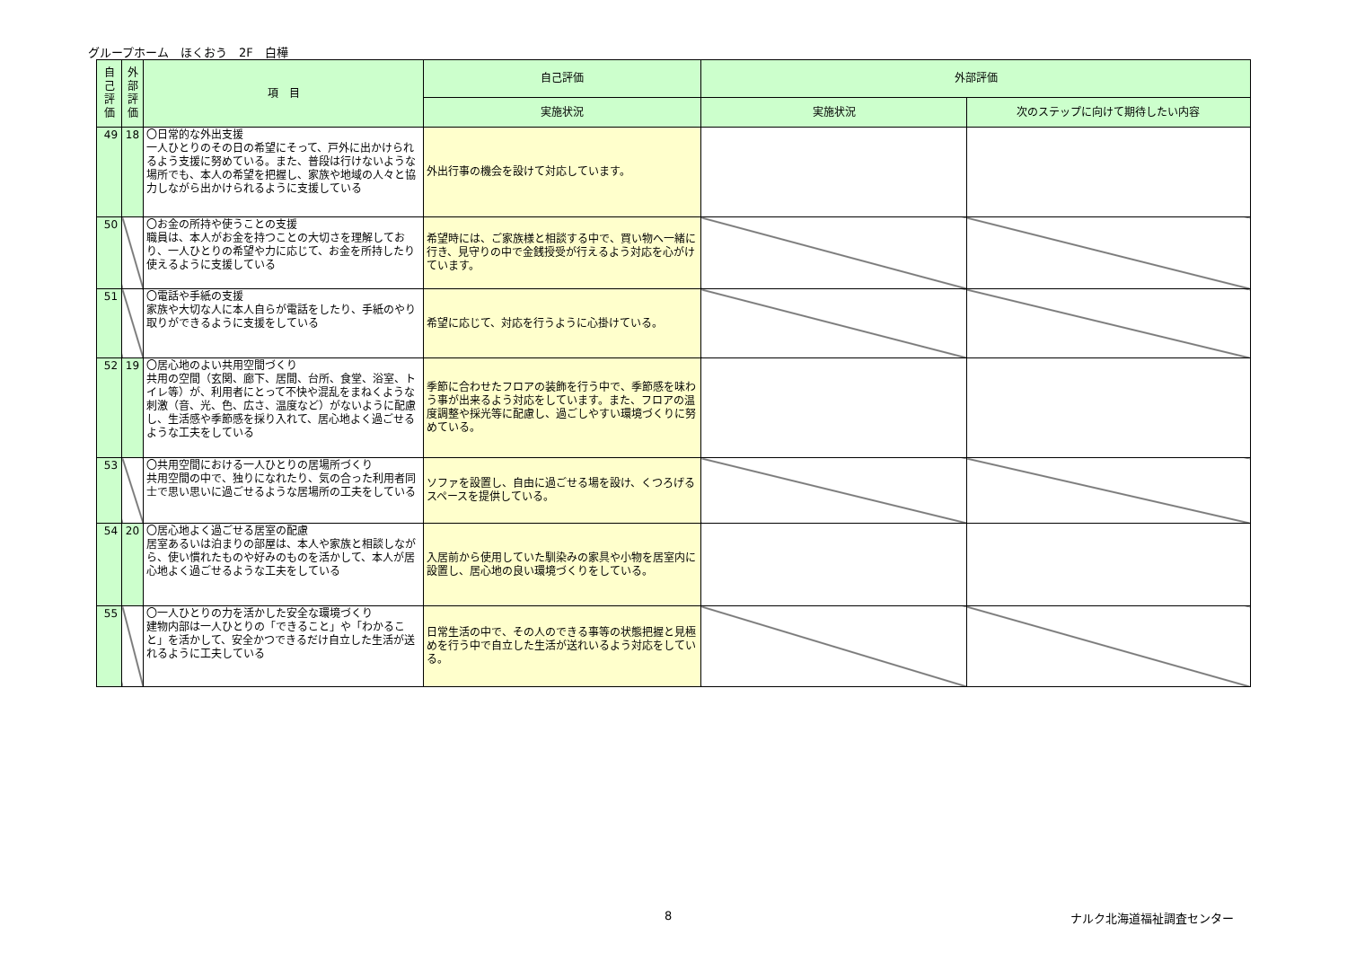グループホーム　ほくおう　2F　白樺
| 自己評価 | 外部評価 | 項 目 | 自己評価 | 外部評価 | |
| --- | --- | --- | --- | --- | --- |
| | | | 実施状況 | 実施状況 | 次のステップに向けて期待したい内容 |
| 49 | 18 | 〇日常的な外出支援 一人ひとりのその日の希望にそって、戸外に出かけられるよう支援に努めている。また、普段は行けないような場所でも、本人の希望を把握し、家族や地域の人々と協力しながら出かけられるように支援している | 外出行事の機会を設けて対応しています。 | | |
| 50 | | 〇お金の所持や使うことの支援 職員は、本人がお金を持つことの大切さを理解しており、一人ひとりの希望や力に応じて、お金を所持したり使えるように支援している | 希望時には、ご家族様と相談する中で、買い物へ一緒に行き、見守りの中で金銭授受が行えるよう対応を心がけています。 | | |
| 51 | | 〇電話や手紙の支援 家族や大切な人に本人自らが電話をしたり、手紙のやり取りができるように支援をしている | 希望に応じて、対応を行うように心掛けている。 | | |
| 52 | 19 | 〇居心地のよい共用空間づくり 共用の空間（玄関、廊下、居間、台所、食堂、浴室、トイレ等）が、利用者にとって不快や混乱をまねくような刺激（音、光、色、広さ、温度など）がないように配慮し、生活感や季節感を採り入れて、居心地よく過ごせるような工夫をしている | 季節に合わせたフロアの装飾を行う中で、季節感を味わう事が出来るよう対応をしています。また、フロアの温度調整や採光等に配慮し、過ごしやすい環境づくりに努めている。 | | |
| 53 | | 〇共用空間における一人ひとりの居場所づくり 共用空間の中で、独りになれたり、気の合った利用者同士で思い思いに過ごせるような居場所の工夫をしている | ソファを設置し、自由に過ごせる場を設け、くつろげるスペースを提供している。 | | |
| 54 | 20 | 〇居心地よく過ごせる居室の配慮 居室あるいは泊まりの部屋は、本人や家族と相談しながら、使い慣れたものや好みのものを活かして、本人が居心地よく過ごせるような工夫をしている | 入居前から使用していた馴染みの家具や小物を居室内に設置し、居心地の良い環境づくりをしている。 | | |
| 55 | | 〇一人ひとりの力を活かした安全な環境づくり 建物内部は一人ひとりの「できること」や「わかること」を活かして、安全かつできるだけ自立した生活が送れるように工夫している | 日常生活の中で、その人のできる事等の状態把握と見極めを行う中で自立した生活が送れいるよう対応をしている。 | | |
8 ナルク北海道福祉調査センター